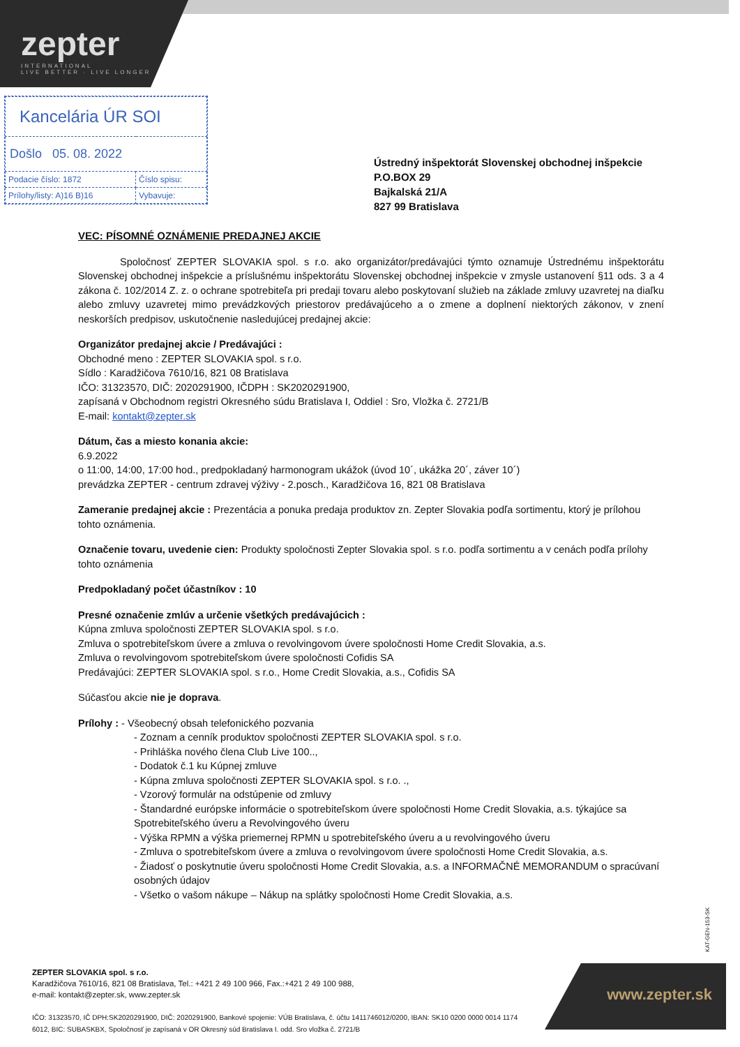zepter
INTERNATIONAL
LIVE BETTER · LIVE LONGER
| Kancelária ÚR SOI | |
| Došlo 05. 08. 2022 | |
| Podacie číslo: 1872 | Číslo spisu: |
| Prílohy/listy: A)16 B)16 | Vybavuje: |
Ústredný inšpektorát Slovenskej obchodnej inšpekcie
P.O.BOX 29
Bajkalská 21/A
827 99 Bratislava
VEC: PÍSOMNÉ OZNÁMENIE PREDAJNEJ AKCIE
Spoločnosť ZEPTER SLOVAKIA spol. s r.o. ako organizátor/predávajúci týmto oznamuje Ústrednému inšpektorátu Slovenskej obchodnej inšpekcie a príslušnému inšpektorátu Slovenskej obchodnej inšpekcie v zmysle ustanovení §11 ods. 3 a 4 zákona č. 102/2014 Z. z. o ochrane spotrebiteľa pri predaji tovaru alebo poskytovaní služieb na základe zmluvy uzavretej na diaľku alebo zmluvy uzavretej mimo prevádzkových priestorov predávajúceho a o zmene a doplnení niektorých zákonov, v znení neskorších predpisov, uskutočnenie nasledujúcej predajnej akcie:
Organizátor predajnej akcie / Predávajúci :
Obchodné meno : ZEPTER SLOVAKIA spol. s r.o.
Sídlo : Karadžičova 7610/16, 821 08 Bratislava
IČO: 31323570, DIČ: 2020291900, IČDPH : SK2020291900,
zapísaná v Obchodnom registri Okresného súdu Bratislava I, Oddiel : Sro, Vložka č. 2721/B
E-mail: kontakt@zepter.sk
Dátum, čas a miesto konania akcie:
6.9.2022
o 11:00, 14:00, 17:00 hod., predpokladaný harmonogram ukážok (úvod 10´, ukážka 20´, záver 10´)
prevádzka ZEPTER - centrum zdravej výživy - 2.posch., Karadžičova 16, 821 08 Bratislava
Zameranie predajnej akcie : Prezentácia a ponuka predaja produktov zn. Zepter Slovakia podľa sortimentu, ktorý je prílohou tohto oznámenia.
Označenie tovaru, uvedenie cien: Produkty spoločnosti Zepter Slovakia spol. s r.o. podľa sortimentu a v cenách podľa prílohy tohto oznámenia
Predpokladaný počet účastníkov : 10
Presné označenie zmlúv a určenie všetkých predávajúcich :
Kúpna zmluva spoločnosti ZEPTER SLOVAKIA spol. s r.o.
Zmluva o spotrebiteľskom úvere a zmluva o revolvingovom úvere spoločnosti Home Credit Slovakia, a.s.
Zmluva o revolvingovom spotrebiteľskom úvere spoločnosti Cofidis SA
Predávajúci: ZEPTER SLOVAKIA spol. s r.o., Home Credit Slovakia, a.s., Cofidis SA
Súčasťou akcie nie je doprava.
Prílohy : - Všeobecný obsah telefonického pozvania
- Zoznam a cenník produktov spoločnosti ZEPTER SLOVAKIA spol. s r.o.
- Prihláška nového člena Club Live 100..,
- Dodatok č.1 ku Kúpnej zmluve
- Kúpna zmluva spoločnosti ZEPTER SLOVAKIA spol. s r.o. .,
- Vzorový formulár na odstúpenie od zmluvy
- Štandardné európske informácie o spotrebiteľskom úvere spoločnosti Home Credit Slovakia, a.s. týkajúce sa Spotrebiteľského úveru a Revolvingového úveru
- Výška RPMN a výška priemernej RPMN u spotrebiteľského úveru a u revolvingového úveru
- Zmluva o spotrebiteľskom úvere a zmluva o revolvingovom úvere spoločnosti Home Credit Slovakia, a.s.
- Žiadosť o poskytnutie úveru spoločnosti Home Credit Slovakia, a.s. a INFORMAČNÉ MEMORANDUM o spracúvaní osobných údajov
- Všetko o vašom nákupe – Nákup na splátky spoločnosti Home Credit Slovakia, a.s.
KAT-GEN-153-SK
ZEPTER SLOVAKIA spol. s r.o.
Karadžičova 7610/16, 821 08 Bratislava, Tel.: +421 2 49 100 966, Fax.:+421 2 49 100 988,
e-mail: kontakt@zepter.sk, www.zepter.sk
IČO: 31323570, IČ DPH:SK2020291900, DIČ: 2020291900, Bankové spojenie: VÚB Bratislava, č. účtu 1411746012/0200, IBAN: SK10 0200 0000 0014 1174 6012, BIC: SUBASKBX, Spoločnosť je zapísaná v OR Okresný súd Bratislava I. odd. Sro vložka č. 2721/B
www.zepter.sk